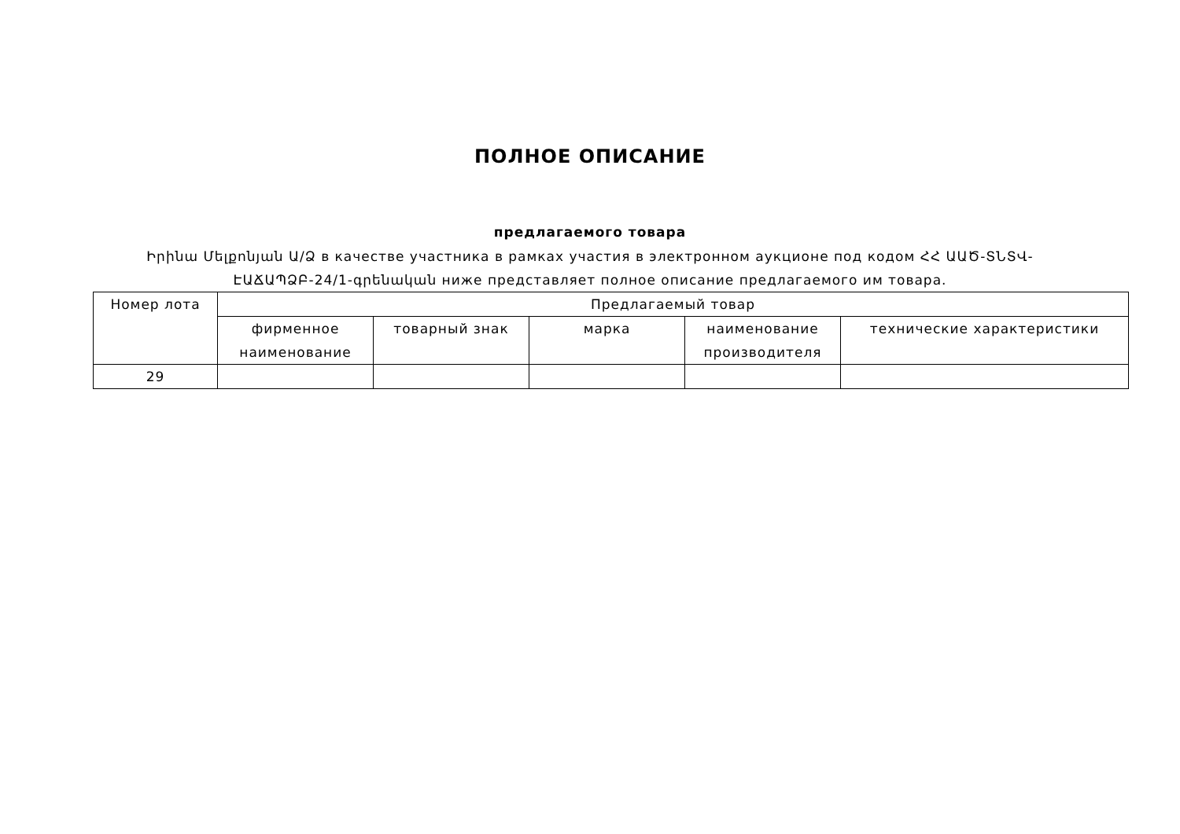ПОЛНОЕ ОПИСАНИЕ
предлагаемого товара
Իրինա Մելքոնյան Ա/Ձ в качестве участника в рамках участия в электронном аукционе под кодом ՀՀ ԱԱԾ-ՏՆՏՎ-ԷԱՃԱՊՁԲ-24/1-գրենական ниже представляет полное описание предлагаемого им товара.
| Номер лота | Предлагаемый товар | | | | |
| --- | --- | --- | --- | --- | --- |
| | фирменное наименование | товарный знак | марка | наименование производителя | технические характеристики |
| 29 | | | | | |